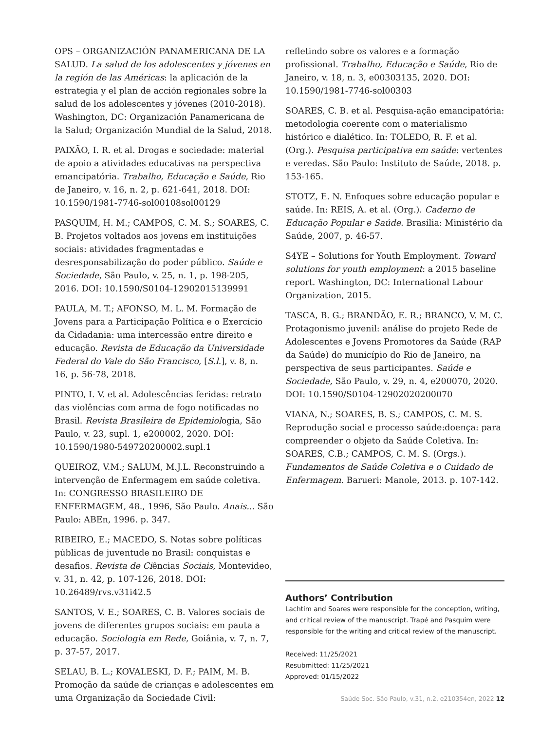OPS – ORGANIZACIÓN PANAMERICANA DE LA SALUD. La salud de los adolescentes y jóvenes en la región de las Américas: la aplicación de la estrategia y el plan de acción regionales sobre la salud de los adolescentes y jóvenes (2010-2018). Washington, DC: Organización Panamericana de la Salud; Organización Mundial de la Salud, 2018.
PAIXÃO, I. R. et al. Drogas e sociedade: material de apoio a atividades educativas na perspectiva emancipatória. Trabalho, Educação e Saúde, Rio de Janeiro, v. 16, n. 2, p. 621-641, 2018. DOI: 10.1590/1981-7746-sol00108sol00129
PASQUIM, H. M.; CAMPOS, C. M. S.; SOARES, C. B. Projetos voltados aos jovens em instituições sociais: atividades fragmentadas e desresponsabilização do poder público. Saúde e Sociedade, São Paulo, v. 25, n. 1, p. 198-205, 2016. DOI: 10.1590/S0104-12902015139991
PAULA, M. T.; AFONSO, M. L. M. Formação de Jovens para a Participação Política e o Exercício da Cidadania: uma intercessão entre direito e educação. Revista de Educação da Universidade Federal do Vale do São Francisco, [S.l.], v. 8, n. 16, p. 56-78, 2018.
PINTO, I. V. et al. Adolescências feridas: retrato das violências com arma de fogo notificadas no Brasil. Revista Brasileira de Epidemiologia, São Paulo, v. 23, supl. 1, e200002, 2020. DOI: 10.1590/1980-549720200002.supl.1
QUEIROZ, V.M.; SALUM, M.J.L. Reconstruindo a intervenção de Enfermagem em saúde coletiva. In: CONGRESSO BRASILEIRO DE ENFERMAGEM, 48., 1996, São Paulo. Anais... São Paulo: ABEn, 1996. p. 347.
RIBEIRO, E.; MACEDO, S. Notas sobre políticas públicas de juventude no Brasil: conquistas e desafios. Revista de Ciências Sociais, Montevideo, v. 31, n. 42, p. 107-126, 2018. DOI: 10.26489/rvs.v31i42.5
SANTOS, V. E.; SOARES, C. B. Valores sociais de jovens de diferentes grupos sociais: em pauta a educação. Sociologia em Rede, Goiânia, v. 7, n. 7, p. 37-57, 2017.
SELAU, B. L.; KOVALESKI, D. F.; PAIM, M. B. Promoção da saúde de crianças e adolescentes em uma Organização da Sociedade Civil:
refletindo sobre os valores e a formação profissional. Trabalho, Educação e Saúde, Rio de Janeiro, v. 18, n. 3, e00303135, 2020. DOI: 10.1590/1981-7746-sol00303
SOARES, C. B. et al. Pesquisa-ação emancipatória: metodologia coerente com o materialismo histórico e dialético. In: TOLEDO, R. F. et al. (Org.). Pesquisa participativa em saúde: vertentes e veredas. São Paulo: Instituto de Saúde, 2018. p. 153-165.
STOTZ, E. N. Enfoques sobre educação popular e saúde. In: REIS, A. et al. (Org.). Caderno de Educação Popular e Saúde. Brasília: Ministério da Saúde, 2007, p. 46-57.
S4YE – Solutions for Youth Employment. Toward solutions for youth employment: a 2015 baseline report. Washington, DC: International Labour Organization, 2015.
TASCA, B. G.; BRANDÃO, E. R.; BRANCO, V. M. C. Protagonismo juvenil: análise do projeto Rede de Adolescentes e Jovens Promotores da Saúde (RAP da Saúde) do município do Rio de Janeiro, na perspectiva de seus participantes. Saúde e Sociedade, São Paulo, v. 29, n. 4, e200070, 2020. DOI: 10.1590/S0104-12902020200070
VIANA, N.; SOARES, B. S.; CAMPOS, C. M. S. Reprodução social e processo saúde:doença: para compreender o objeto da Saúde Coletiva. In: SOARES, C.B.; CAMPOS, C. M. S. (Orgs.). Fundamentos de Saúde Coletiva e o Cuidado de Enfermagem. Barueri: Manole, 2013. p. 107-142.
Authors’ Contribution
Lachtim and Soares were responsible for the conception, writing, and critical review of the manuscript. Trapé and Pasquim were responsible for the writing and critical review of the manuscript.
Received: 11/25/2021
Resubmitted: 11/25/2021
Approved: 01/15/2022
Saúde Soc. São Paulo, v.31, n.2, e210354en, 2022 12